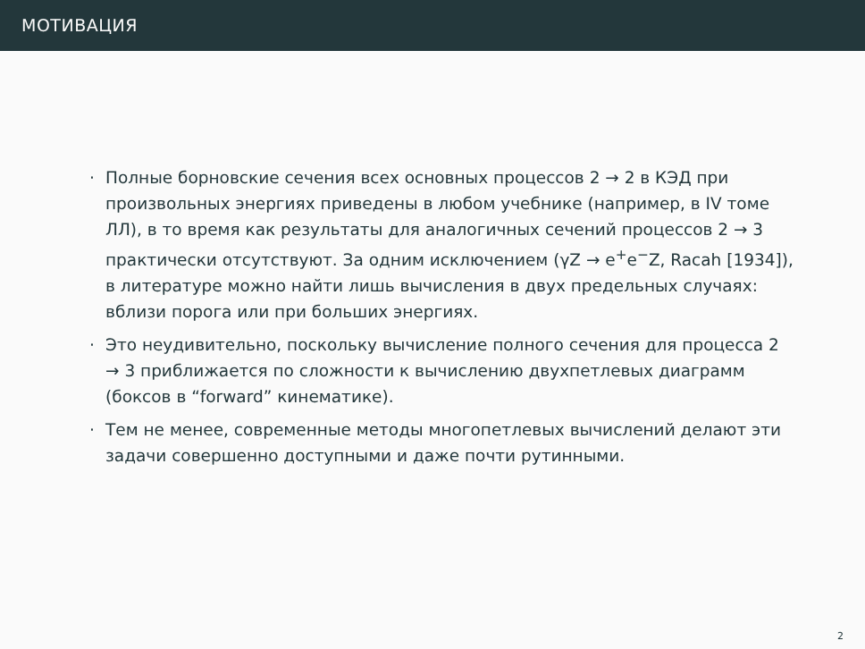МОТИВАЦИЯ
· Полные борновские сечения всех основных процессов 2 → 2 в КЭД при произвольных энергиях приведены в любом учебнике (например, в IV томе ЛЛ), в то время как результаты для аналогичных сечений процессов 2 → 3 практически отсутствуют. За одним исключением (γZ → e<sup>+</sup>e<sup>−</sup>Z, Racah [1934]), в литературе можно найти лишь вычисления в двух предельных случаях: вблизи порога или при больших энергиях.
· Это неудивительно, поскольку вычисление полного сечения для процесса 2 → 3 приближается по сложности к вычислению двухпетлевых диаграмм (боксов в “forward” кинематике).
· Тем не менее, современные методы многопетлевых вычислений делают эти задачи совершенно доступными и даже почти рутинными.
2